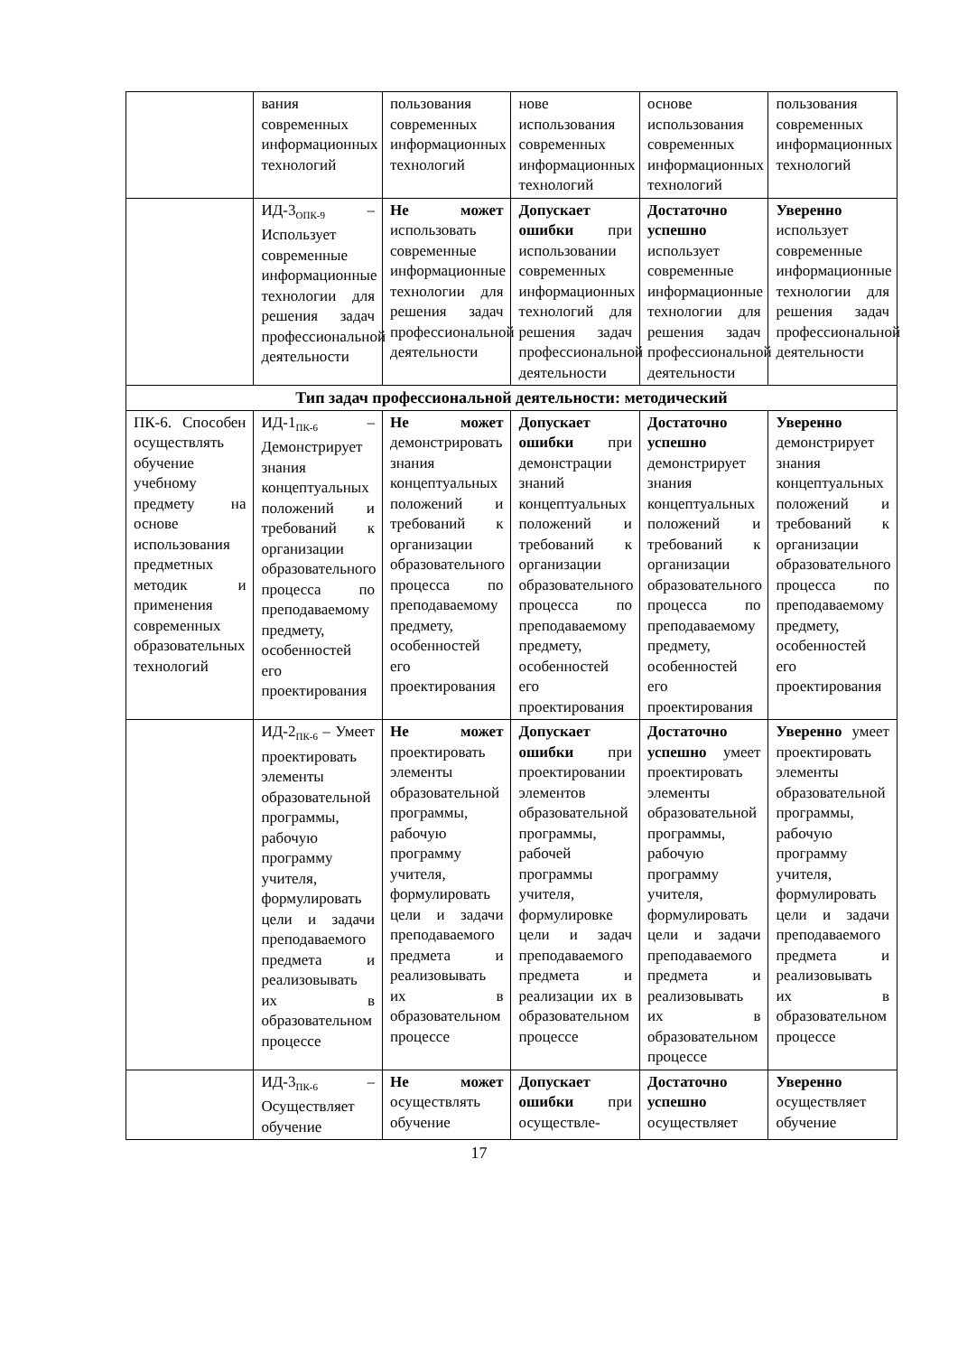| | вания современных информационных технологий | пользования современных информационных технологий | нове использования современных информационных технологий | основе использования современных информационных технологий | пользования современных информационных технологий |
| | ИД-3<sub>ОПК-9</sub> – Использует современные информационные технологии для решения задач профессиональной деятельности | Не может использовать современные информационные технологии для решения задач профессиональной деятельности | Допускает ошибки при использовании современных информационных технологий для решения задач профессиональной деятельности | Достаточно успешно использует современные информационные технологии для решения задач профессиональной деятельности | Уверенно использует современные информационные технологии для решения задач профессиональной деятельности |
| Тип задач профессиональной деятельности: методический | | | | | |
| ПК-6. Способен осуществлять обучение учебному предмету на основе использования предметных методик и применения современных образовательных технологий | ИД-1<sub>ПК-6</sub> – Демонстрирует знания концептуальных положений и требований к организации образовательного процесса по преподаваемому предмету, особенностей его проектирования | Не может демонстрировать знания концептуальных положений и требований к организации образовательного процесса по преподаваемому предмету, особенностей его проектирования | Допускает ошибки при демонстрации знаний концептуальных положений и требований к организации образовательного процесса по преподаваемому предмету, особенностей его проектирования | Достаточно успешно демонстрирует знания концептуальных положений и требований к организации образовательного процесса по преподаваемому предмету, особенностей его проектирования | Уверенно демонстрирует знания концептуальных положений и требований к организации образовательного процесса по преподаваемому предмету, особенностей его проектирования |
| | ИД-2<sub>ПК-6</sub> – Умеет проектировать элементы образовательной программы, рабочую программу учителя, формулировать цели и задачи преподаваемого предмета и реализовывать их в образовательном процессе | Не может проектировать элементы образовательной программы, рабочую программу учителя, формулировать цели и задачи преподаваемого предмета и реализовывать их в образовательном процессе | Допускает ошибки при проектировании элементов образовательной программы, рабочей программы учителя, формулировке цели и задач преподаваемого предмета и реализации их в образовательном процессе | Достаточно успешно умеет проектировать элементы образовательной программы, рабочую программу учителя, формулировать цели и задачи преподаваемого предмета и реализовывать их в образовательном процессе | Уверенно умеет проектировать элементы образовательной программы, рабочую программу учителя, формулировать цели и задачи преподаваемого предмета и реализовывать их в образовательном процессе |
| | ИД-3<sub>ПК-6</sub> – Осуществляет обучение | Не может осуществлять обучение | Допускает ошибки при осуществле- | Достаточно успешно осуществляет | Уверенно осуществляет обучение |
17